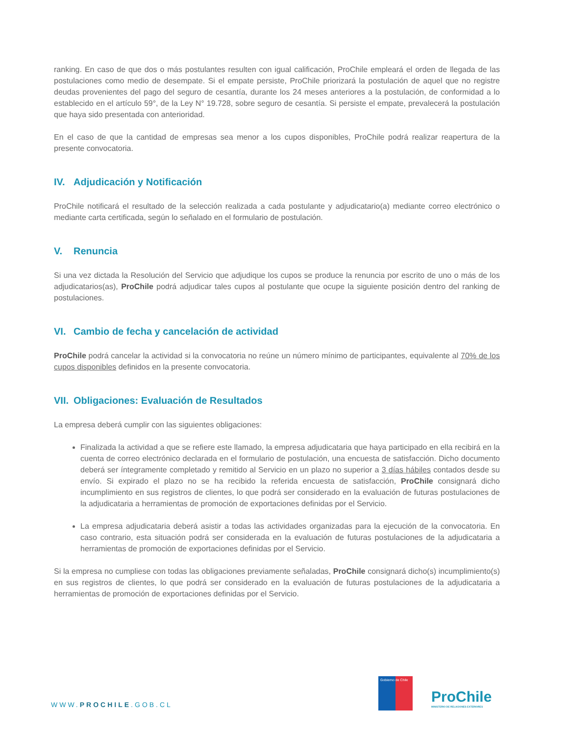ranking. En caso de que dos o más postulantes resulten con igual calificación, ProChile empleará el orden de llegada de las postulaciones como medio de desempate. Si el empate persiste, ProChile priorizará la postulación de aquel que no registre deudas provenientes del pago del seguro de cesantía, durante los 24 meses anteriores a la postulación, de conformidad a lo establecido en el artículo 59°, de la Ley N° 19.728, sobre seguro de cesantía. Si persiste el empate, prevalecerá la postulación que haya sido presentada con anterioridad.
En el caso de que la cantidad de empresas sea menor a los cupos disponibles, ProChile podrá realizar reapertura de la presente convocatoria.
IV. Adjudicación y Notificación
ProChile notificará el resultado de la selección realizada a cada postulante y adjudicatario(a) mediante correo electrónico o mediante carta certificada, según lo señalado en el formulario de postulación.
V. Renuncia
Si una vez dictada la Resolución del Servicio que adjudique los cupos se produce la renuncia por escrito de uno o más de los adjudicatarios(as), ProChile podrá adjudicar tales cupos al postulante que ocupe la siguiente posición dentro del ranking de postulaciones.
VI. Cambio de fecha y cancelación de actividad
ProChile podrá cancelar la actividad si la convocatoria no reúne un número mínimo de participantes, equivalente al 70% de los cupos disponibles definidos en la presente convocatoria.
VII. Obligaciones: Evaluación de Resultados
La empresa deberá cumplir con las siguientes obligaciones:
Finalizada la actividad a que se refiere este llamado, la empresa adjudicataria que haya participado en ella recibirá en la cuenta de correo electrónico declarada en el formulario de postulación, una encuesta de satisfacción. Dicho documento deberá ser íntegramente completado y remitido al Servicio en un plazo no superior a 3 días hábiles contados desde su envío. Si expirado el plazo no se ha recibido la referida encuesta de satisfacción, ProChile consignará dicho incumplimiento en sus registros de clientes, lo que podrá ser considerado en la evaluación de futuras postulaciones de la adjudicataria a herramientas de promoción de exportaciones definidas por el Servicio.
La empresa adjudicataria deberá asistir a todas las actividades organizadas para la ejecución de la convocatoria. En caso contrario, esta situación podrá ser considerada en la evaluación de futuras postulaciones de la adjudicataria a herramientas de promoción de exportaciones definidas por el Servicio.
Si la empresa no cumpliese con todas las obligaciones previamente señaladas, ProChile consignará dicho(s) incumplimiento(s) en sus registros de clientes, lo que podrá ser considerado en la evaluación de futuras postulaciones de la adjudicataria a herramientas de promoción de exportaciones definidas por el Servicio.
WWW.PROCHILE.GOB.CL
Gobierno de Chile
ProChile
MINISTERIO DE RELACIONES EXTERIORES